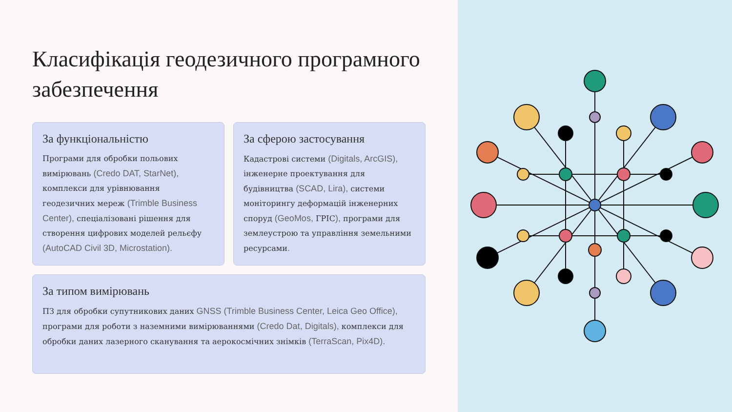Класифікація геодезичного програмного забезпечення
За функціональністю
Програми для обробки польових вимірювань (Credo DAT, StarNet), комплекси для урівнювання геодезичних мереж (Trimble Business Center), спеціалізовані рішення для створення цифрових моделей рельєфу (AutoCAD Civil 3D, Microstation).
За сферою застосування
Кадастрові системи (Digitals, ArcGIS), інженерне проектування для будівництва (SCAD, Lira), системи моніторингу деформацій інженерних споруд (GeoMos, ГРІС), програми для землеустрою та управління земельними ресурсами.
За типом вимірювань
ПЗ для обробки супутникових даних GNSS (Trimble Business Center, Leica Geo Office), програми для роботи з наземними вимірюваннями (Credo Dat, Digitals), комплекси для обробки даних лазерного сканування та аерокосмічних знімків (TerraScan, Pix4D).